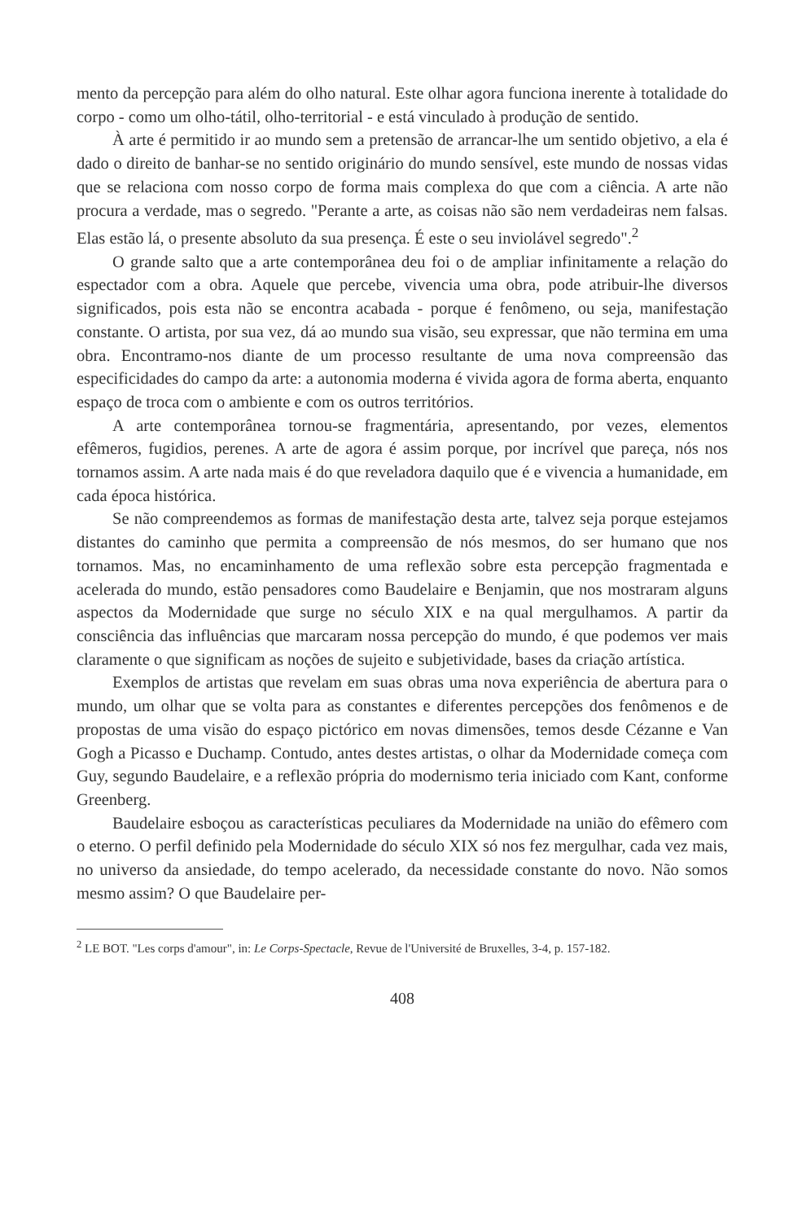mento da percepção para além do olho natural. Este olhar agora funciona inerente à totalidade do corpo - como um olho-tátil, olho-territorial - e está vinculado à produção de sentido.
À arte é permitido ir ao mundo sem a pretensão de arrancar-lhe um sentido objetivo, a ela é dado o direito de banhar-se no sentido originário do mundo sensível, este mundo de nossas vidas que se relaciona com nosso corpo de forma mais complexa do que com a ciência. A arte não procura a verdade, mas o segredo. "Perante a arte, as coisas não são nem verdadeiras nem falsas. Elas estão lá, o presente absoluto da sua presença. É este o seu inviolável segredo".<sup>2</sup>
O grande salto que a arte contemporânea deu foi o de ampliar infinitamente a relação do espectador com a obra. Aquele que percebe, vivencia uma obra, pode atribuir-lhe diversos significados, pois esta não se encontra acabada - porque é fenômeno, ou seja, manifestação constante. O artista, por sua vez, dá ao mundo sua visão, seu expressar, que não termina em uma obra. Encontramo-nos diante de um processo resultante de uma nova compreensão das especificidades do campo da arte: a autonomia moderna é vivida agora de forma aberta, enquanto espaço de troca com o ambiente e com os outros territórios.
A arte contemporânea tornou-se fragmentária, apresentando, por vezes, elementos efêmeros, fugidios, perenes. A arte de agora é assim porque, por incrível que pareça, nós nos tornamos assim. A arte nada mais é do que reveladora daquilo que é e vivencia a humanidade, em cada época histórica.
Se não compreendemos as formas de manifestação desta arte, talvez seja porque estejamos distantes do caminho que permita a compreensão de nós mesmos, do ser humano que nos tornamos. Mas, no encaminhamento de uma reflexão sobre esta percepção fragmentada e acelerada do mundo, estão pensadores como Baudelaire e Benjamin, que nos mostraram alguns aspectos da Modernidade que surge no século XIX e na qual mergulhamos. A partir da consciência das influências que marcaram nossa percepção do mundo, é que podemos ver mais claramente o que significam as noções de sujeito e subjetividade, bases da criação artística.
Exemplos de artistas que revelam em suas obras uma nova experiência de abertura para o mundo, um olhar que se volta para as constantes e diferentes percepções dos fenômenos e de propostas de uma visão do espaço pictórico em novas dimensões, temos desde Cézanne e Van Gogh a Picasso e Duchamp. Contudo, antes destes artistas, o olhar da Modernidade começa com Guy, segundo Baudelaire, e a reflexão própria do modernismo teria iniciado com Kant, conforme Greenberg.
Baudelaire esboçou as características peculiares da Modernidade na união do efêmero com o eterno. O perfil definido pela Modernidade do século XIX só nos fez mergulhar, cada vez mais, no universo da ansiedade, do tempo acelerado, da necessidade constante do novo. Não somos mesmo assim? O que Baudelaire per-
<sup>2</sup> LE BOT. "Les corps d'amour", in: Le Corps-Spectacle, Revue de l'Université de Bruxelles, 3-4, p. 157-182.
408